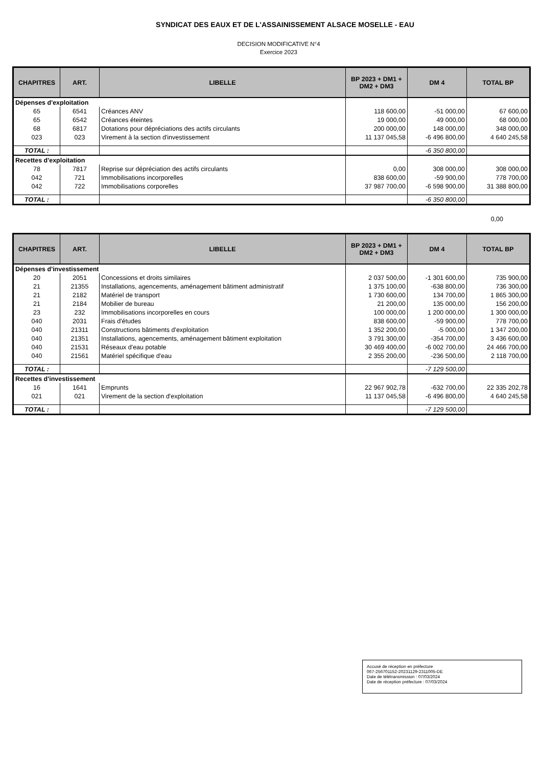SYNDICAT DES EAUX ET DE L'ASSAINISSEMENT ALSACE MOSELLE - EAU
DECISION MODIFICATIVE N°4
Exercice 2023
| CHAPITRES | ART. | LIBELLE | BP 2023 + DM1 + DM2 + DM3 | DM 4 | TOTAL BP |
| --- | --- | --- | --- | --- | --- |
| Dépenses d'exploitation | | | | | |
| 65 | 6541 | Créances ANV | 118 600,00 | -51 000,00 | 67 600,00 |
| 65 | 6542 | Créances éteintes | 19 000,00 | 49 000,00 | 68 000,00 |
| 68 | 6817 | Dotations pour dépréciations des actifs circulants | 200 000,00 | 148 000,00 | 348 000,00 |
| 023 | 023 | Virement à la section d'investissement | 11 137 045,58 | -6 496 800,00 | 4 640 245,58 |
| TOTAL : | | | | -6 350 800,00 | |
| Recettes d'exploitation | | | | | |
| 78 | 7817 | Reprise sur dépréciation des actifs circulants | 0,00 | 308 000,00 | 308 000,00 |
| 042 | 721 | Immobilisations incorporelles | 838 600,00 | -59 900,00 | 778 700,00 |
| 042 | 722 | Immobilisations corporelles | 37 987 700,00 | -6 598 900,00 | 31 388 800,00 |
| TOTAL : | | | | -6 350 800,00 | |
0,00
| CHAPITRES | ART. | LIBELLE | BP 2023 + DM1 + DM2 + DM3 | DM 4 | TOTAL BP |
| --- | --- | --- | --- | --- | --- |
| Dépenses d'investissement | | | | | |
| 20 | 2051 | Concessions et droits similaires | 2 037 500,00 | -1 301 600,00 | 735 900,00 |
| 21 | 21355 | Installations, agencements, aménagement bâtiment administratif | 1 375 100,00 | -638 800,00 | 736 300,00 |
| 21 | 2182 | Matériel de transport | 1 730 600,00 | 134 700,00 | 1 865 300,00 |
| 21 | 2184 | Mobilier de bureau | 21 200,00 | 135 000,00 | 156 200,00 |
| 23 | 232 | Immobilisations incorporelles en cours | 100 000,00 | 1 200 000,00 | 1 300 000,00 |
| 040 | 2031 | Frais d'études | 838 600,00 | -59 900,00 | 778 700,00 |
| 040 | 21311 | Constructions bâtiments d'exploitation | 1 352 200,00 | -5 000,00 | 1 347 200,00 |
| 040 | 21351 | Installations, agencements, aménagement bâtiment exploitation | 3 791 300,00 | -354 700,00 | 3 436 600,00 |
| 040 | 21531 | Réseaux d'eau potable | 30 469 400,00 | -6 002 700,00 | 24 466 700,00 |
| 040 | 21561 | Matériel spécifique d'eau | 2 355 200,00 | -236 500,00 | 2 118 700,00 |
| TOTAL : | | | | -7 129 500,00 | |
| Recettes d'investissement | | | | | |
| 16 | 1641 | Emprunts | 22 967 902,78 | -632 700,00 | 22 335 202,78 |
| 021 | 021 | Virement de la section d'exploitation | 11 137 045,58 | -6 496 800,00 | 4 640 245,58 |
| TOTAL : | | | | -7 129 500,00 | |
Accusé de réception en préfecture
067-256701152-20231129-2311005-DE
Date de télétransmission : 07/03/2024
Date de réception préfecture : 07/03/2024